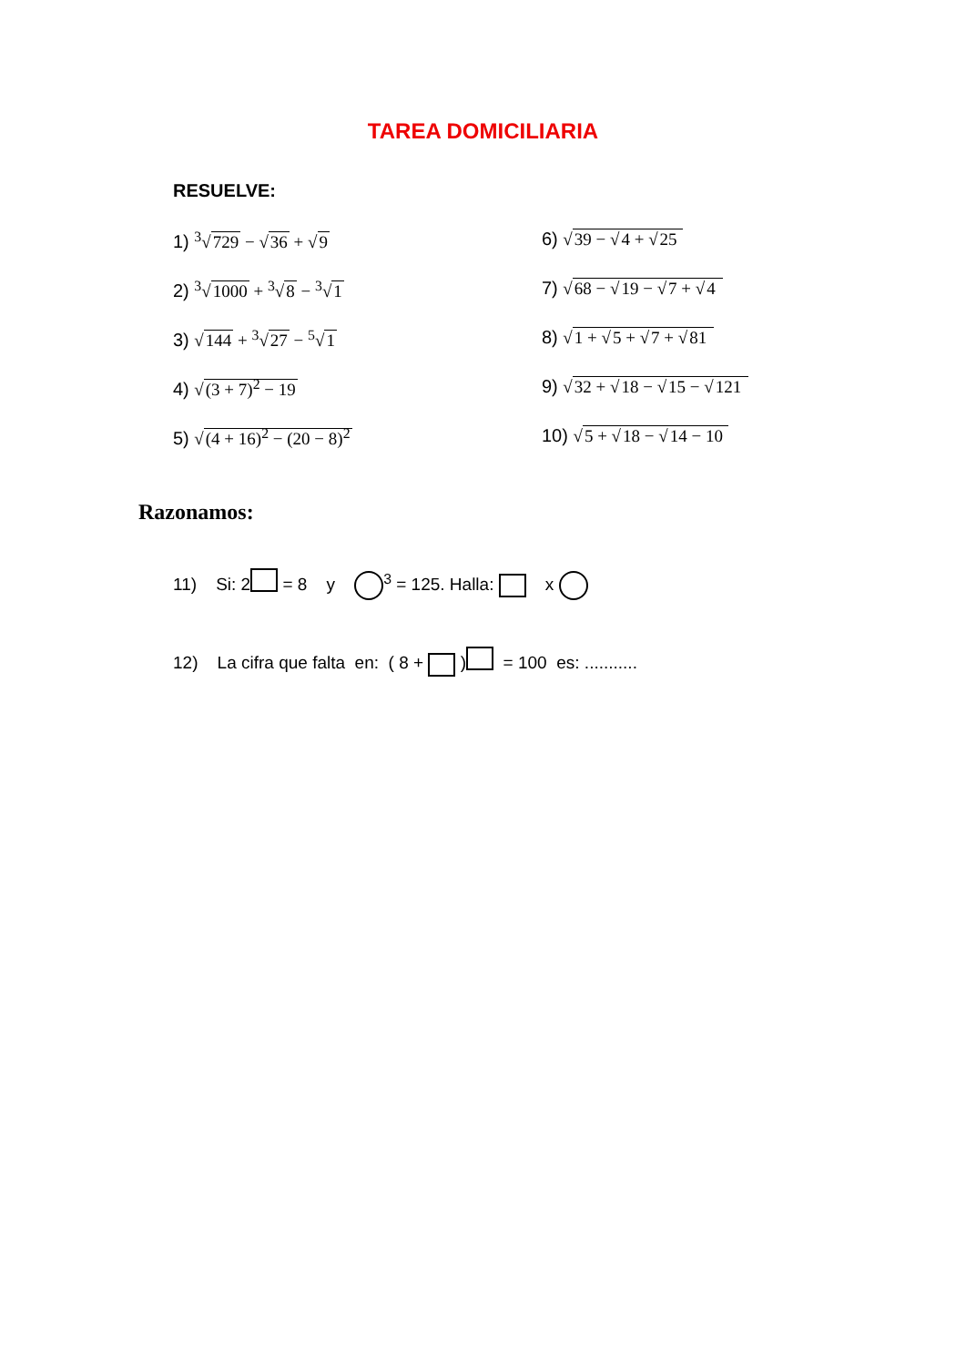TAREA DOMICILIARIA
RESUELVE:
1) <sup>3</sup>√729 − √36 + √9
6) √39 − √4 + √25
2) <sup>3</sup>√1000 + <sup>3</sup>√8 − <sup>3</sup>√1
7) √68 − √19 − √7 + √4
3) √144 + <sup>3</sup>√27 − <sup>5</sup>√1
8) √1 + √5 + √7 + √81
4) √(3 + 7)<sup>2</sup> − 19
9) √32 + √18 − √15 − √121
5) √(4 + 16)<sup>2</sup> − (20 − 8)<sup>2</sup>
10) √5 + √18 − √14 − 10
Razonamos:
11) Si: 2 = 8 y <sup>3</sup> = 125. Halla: x
12) La cifra que falta en: ( 8 + ) = 100 es: ...........